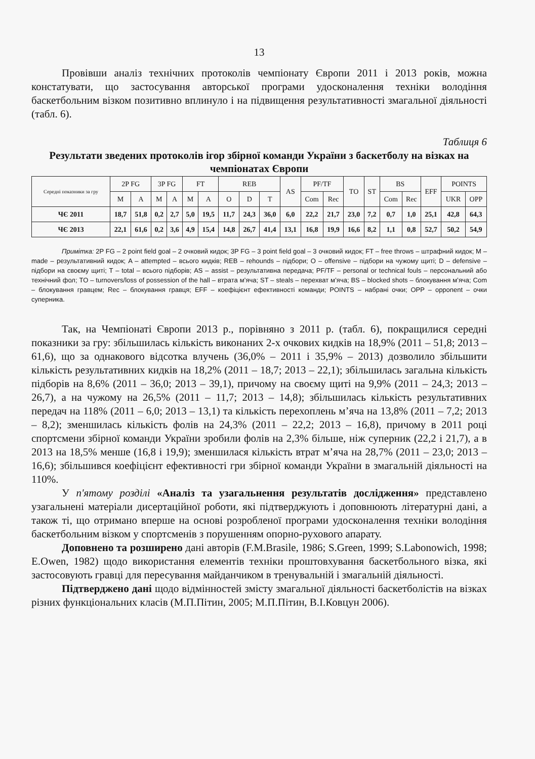13
Провівши аналіз технічних протоколів чемпіонату Європи 2011 і 2013 років, можна констатувати, що застосування авторської програми удосконалення техніки володіння баскетбольним візком позитивно вплинуло і на підвищення результативності змагальної діяльності (табл. 6).
Таблиця 6
Результати зведених протоколів ігор збірної команди України з баскетболу на візках на чемпіонатах Європи
| Середні показники за гру | 2P FG | | 3P FG | | FT | | REB | | | AS | PF/TF | | TO | ST | BS | | EFF | POINTS | |
| --- | --- | --- | --- | --- | --- | --- | --- | --- | --- | --- | --- | --- | --- | --- | --- | --- | --- | --- | --- |
| | M | A | M | A | M | A | O | D | T | | Com | Rec | | | Com | Rec | | UKR | OPP |
| ЧЄ 2011 | 18,7 | 51,8 | 0,2 | 2,7 | 5,0 | 19,5 | 11,7 | 24,3 | 36,0 | 6,0 | 22,2 | 21,7 | 23,0 | 7,2 | 0,7 | 1,0 | 25,1 | 42,8 | 64,3 |
| ЧЄ 2013 | 22,1 | 61,6 | 0,2 | 3,6 | 4,9 | 15,4 | 14,8 | 26,7 | 41,4 | 13,1 | 16,8 | 19,9 | 16,6 | 8,2 | 1,1 | 0,8 | 52,7 | 50,2 | 54,9 |
Примітка: 2P FG – 2 point field goal – 2 очковий кидок; 3P FG – 3 point field goal – 3 очковий кидок; FT – free throws – штрафний кидок; M – made – результативний кидок; A – attempted – всього кидків; REB – rehounds – підбори; O – offensive – підбори на чужому щиті; D – defensive – підбори на своєму щиті; T – total – всього підборів; AS – assist – результативна передача; PF/TF – personal or technical fouls – персональний або технічний фол; TO – turnovers/loss of possession of the hall – втрата м’яча; ST – steals – перехват м’яча; BS – blocked shots – блокування м’яча; Com – блокування гравцем; Rec – блокування гравця; EFF – коефіцієнт ефективності команди; POINTS – набрані очки; OPP – opponent – очки суперника.
Так, на Чемпіонаті Європи 2013 р., порівняно з 2011 р. (табл. 6), покращилися середні показники за гру: збільшилась кількість виконаних 2-х очкових кидків на 18,9% (2011 – 51,8; 2013 – 61,6), що за однакового відсотка влучень (36,0% – 2011 і 35,9% – 2013) дозволило збільшити кількість результативних кидків на 18,2% (2011 – 18,7; 2013 – 22,1); збільшилась загальна кількість підборів на 8,6% (2011 – 36,0; 2013 – 39,1), причому на своєму щиті на 9,9% (2011 – 24,3; 2013 – 26,7), а на чужому на 26,5% (2011 – 11,7; 2013 – 14,8); збільшилась кількість результативних передач на 118% (2011 – 6,0; 2013 – 13,1) та кількість перехоплень м’яча на 13,8% (2011 – 7,2; 2013 – 8,2); зменшилась кількість фолів на 24,3% (2011 – 22,2; 2013 – 16,8), причому в 2011 році спортсмени збірної команди України зробили фолів на 2,3% більше, ніж суперник (22,2 і 21,7), а в 2013 на 18,5% менше (16,8 і 19,9); зменшилася кількість втрат м’яча на 28,7% (2011 – 23,0; 2013 – 16,6); збільшився коефіцієнт ефективності гри збірної команди України в змагальній діяльності на 110%.
У п'ятому розділі «Аналіз та узагальнення результатів дослідження» представлено узагальнені матеріали дисертаційної роботи, які підтверджують і доповнюють літературні дані, а також ті, що отримано вперше на основі розробленої програми удосконалення техніки володіння баскетбольним візком у спортсменів з порушенням опорно-рухового апарату.
Доповнено та розширено дані авторів (F.M.Brasile, 1986; S.Green, 1999; S.Labonowich, 1998; E.Owen, 1982) щодо використання елементів техніки проштовхування баскетбольного візка, які застосовують гравці для пересування майданчиком в тренувальній і змагальній діяльності.
Підтверджено дані щодо відмінностей змісту змагальної діяльності баскетболістів на візках різних функціональних класів (М.П.Пітин, 2005; М.П.Пітин, В.І.Ковцун 2006).